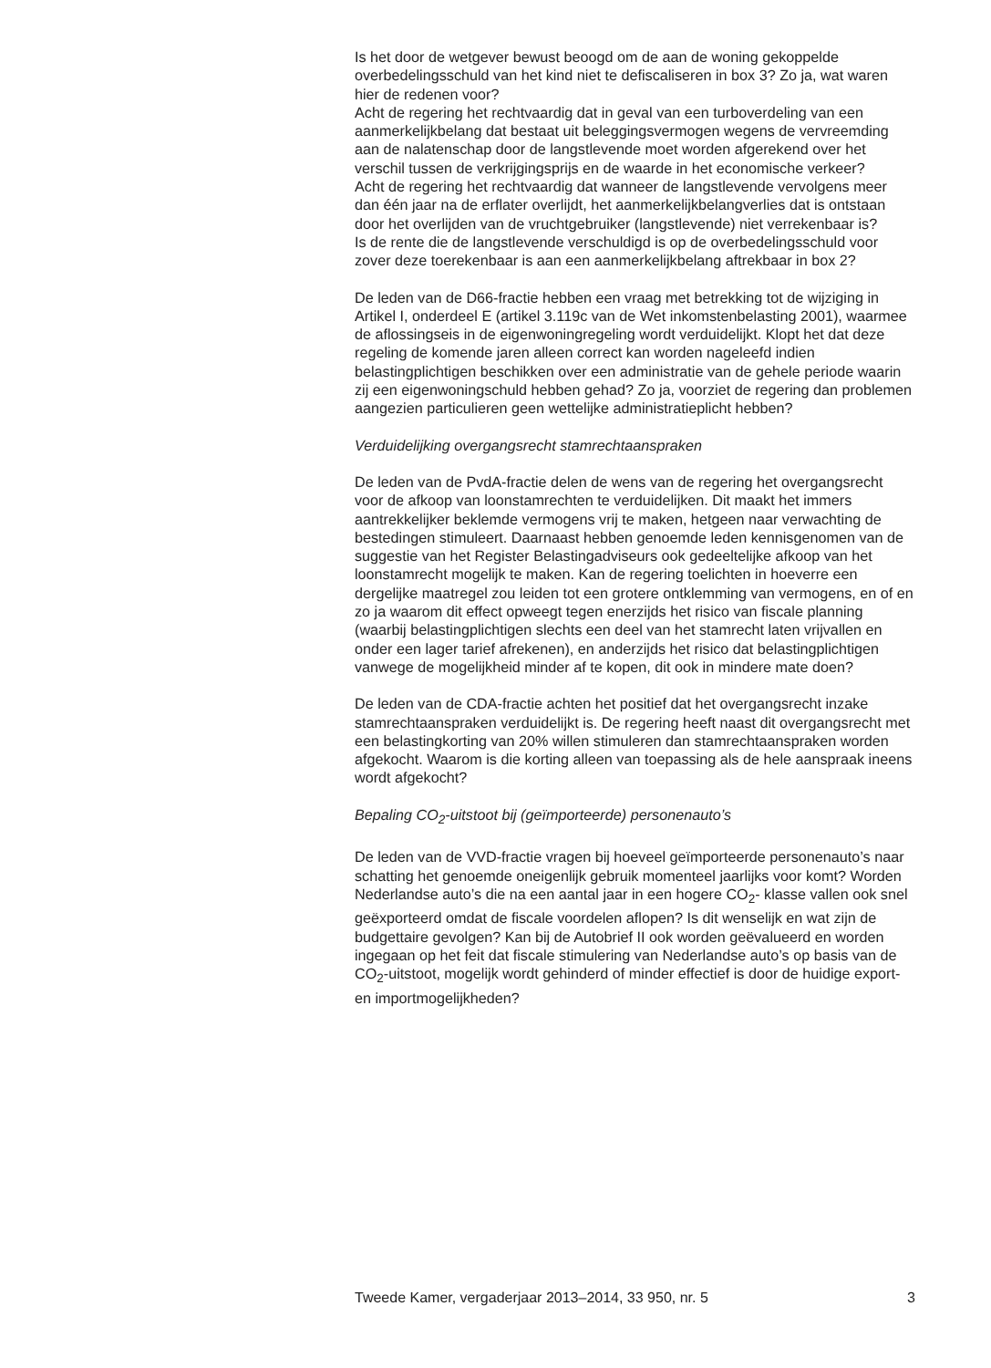Is het door de wetgever bewust beoogd om de aan de woning gekoppelde overbedelingsschuld van het kind niet te defiscaliseren in box 3? Zo ja, wat waren hier de redenen voor?
Acht de regering het rechtvaardig dat in geval van een turboverdeling van een aanmerkelijkbelang dat bestaat uit beleggingsvermogen wegens de vervreemding aan de nalatenschap door de langstlevende moet worden afgerekend over het verschil tussen de verkrijgingsprijs en de waarde in het economische verkeer?
Acht de regering het rechtvaardig dat wanneer de langstlevende vervolgens meer dan één jaar na de erflater overlijdt, het aanmerkelijkbelangverlies dat is ontstaan door het overlijden van de vruchtgebruiker (langstlevende) niet verrekenbaar is?
Is de rente die de langstlevende verschuldigd is op de overbedelingsschuld voor zover deze toerekenbaar is aan een aanmerkelijkbelang aftrekbaar in box 2?
De leden van de D66-fractie hebben een vraag met betrekking tot de wijziging in Artikel I, onderdeel E (artikel 3.119c van de Wet inkomstenbelasting 2001), waarmee de aflossingseis in de eigenwoningregeling wordt verduidelijkt. Klopt het dat deze regeling de komende jaren alleen correct kan worden nageleefd indien belastingplichtigen beschikken over een administratie van de gehele periode waarin zij een eigenwoningschuld hebben gehad? Zo ja, voorziet de regering dan problemen aangezien particulieren geen wettelijke administratieplicht hebben?
Verduidelijking overgangsrecht stamrechtaanspraken
De leden van de PvdA-fractie delen de wens van de regering het overgangsrecht voor de afkoop van loonstamrechten te verduidelijken. Dit maakt het immers aantrekkelijker beklemde vermogens vrij te maken, hetgeen naar verwachting de bestedingen stimuleert. Daarnaast hebben genoemde leden kennisgenomen van de suggestie van het Register Belastingadviseurs ook gedeeltelijke afkoop van het loonstamrecht mogelijk te maken. Kan de regering toelichten in hoeverre een dergelijke maatregel zou leiden tot een grotere ontklemming van vermogens, en of en zo ja waarom dit effect opweegt tegen enerzijds het risico van fiscale planning (waarbij belastingplichtigen slechts een deel van het stamrecht laten vrijvallen en onder een lager tarief afrekenen), en anderzijds het risico dat belastingplichtigen vanwege de mogelijkheid minder af te kopen, dit ook in mindere mate doen?
De leden van de CDA-fractie achten het positief dat het overgangsrecht inzake stamrechtaanspraken verduidelijkt is. De regering heeft naast dit overgangsrecht met een belastingkorting van 20% willen stimuleren dan stamrechtaanspraken worden afgekocht. Waarom is die korting alleen van toepassing als de hele aanspraak ineens wordt afgekocht?
Bepaling CO<sub>2</sub>-uitstoot bij (geïmporteerde) personenauto’s
De leden van de VVD-fractie vragen bij hoeveel geïmporteerde personenauto’s naar schatting het genoemde oneigenlijk gebruik momenteel jaarlijks voor komt? Worden Nederlandse auto’s die na een aantal jaar in een hogere CO<sub>2</sub>- klasse vallen ook snel geëxporteerd omdat de fiscale voordelen aflopen? Is dit wenselijk en wat zijn de budgettaire gevolgen? Kan bij de Autobrief II ook worden geëvalueerd en worden ingegaan op het feit dat fiscale stimulering van Nederlandse auto’s op basis van de CO<sub>2</sub>-uitstoot, mogelijk wordt gehinderd of minder effectief is door de huidige export- en importmogelijkheden?
Tweede Kamer, vergaderjaar 2013–2014, 33 950, nr. 5 3